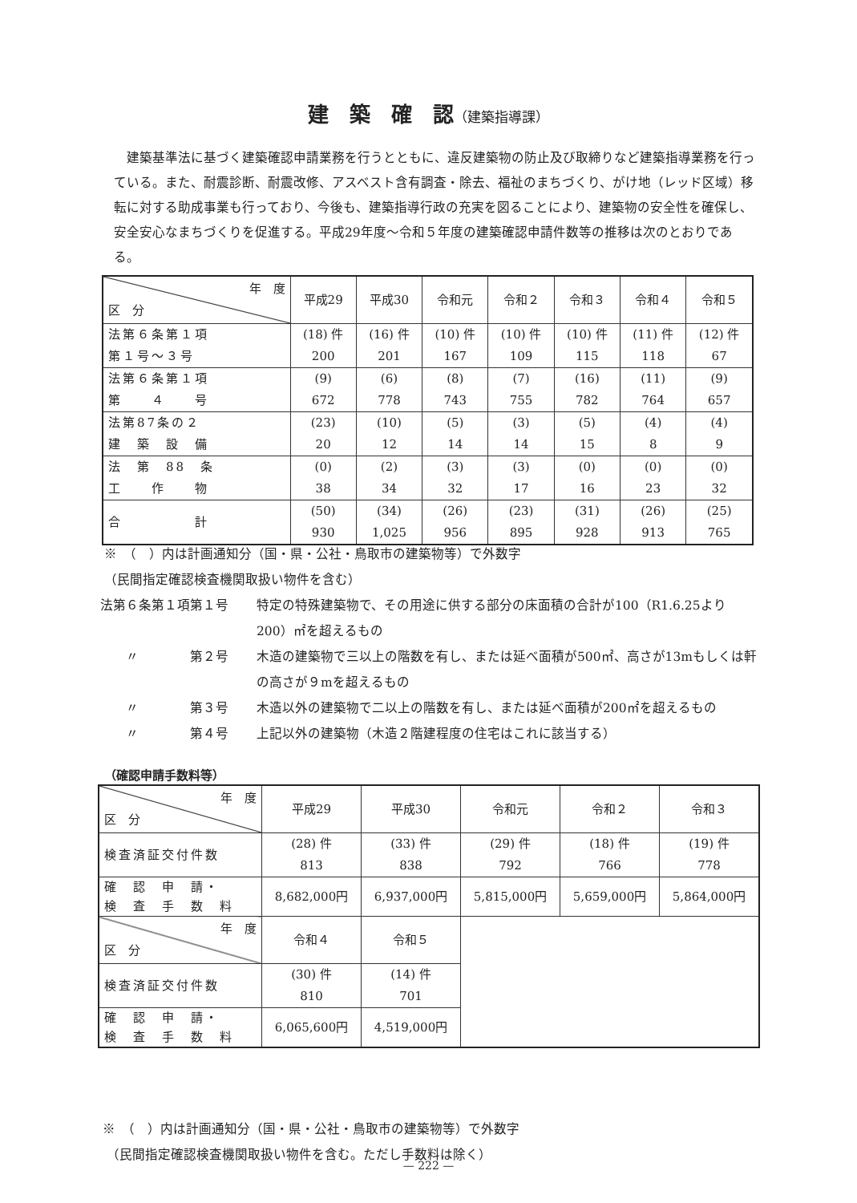建　築　確　認（建築指導課）
建築基準法に基づく建築確認申請業務を行うとともに、違反建築物の防止及び取締りなど建築指導業務を行っている。また、耐震診断、耐震改修、アスベスト含有調査・除去、福祉のまちづくり、がけ地（レッド区域）移転に対する助成事業も行っており、今後も、建築指導行政の充実を図ることにより、建築物の安全性を確保し、安全安心なまちづくりを促進する。平成29年度～令和５年度の建築確認申請件数等の推移は次のとおりである。
| 年 度 区 分 | 平成29 | 平成30 | 令和元 | 令和２ | 令和３ | 令和４ | 令和５ |
| --- | --- | --- | --- | --- | --- | --- | --- |
| 法第６条第１項 第１号～３号 | (18) 件 200 | (16) 件 201 | (10) 件 167 | (10) 件 109 | (10) 件 115 | (11) 件 118 | (12) 件 67 |
| 法第６条第１項 第 ４ 号 | (9) 672 | (6) 778 | (8) 743 | (7) 755 | (16) 782 | (11) 764 | (9) 657 |
| 法第87条の２ 建 築 設 備 | (23) 20 | (10) 12 | (5) 14 | (3) 14 | (5) 15 | (4) 8 | (4) 9 |
| 法 第 88 条 工 作 物 | (0) 38 | (2) 34 | (3) 32 | (3) 17 | (0) 16 | (0) 23 | (0) 32 |
| 合 計 | (50) 930 | (34) 1,025 | (26) 956 | (23) 895 | (31) 928 | (26) 913 | (25) 765 |
※　（　）内は計画通知分（国・県・公社・鳥取市の建築物等）で外数字
（民間指定確認検査機関取扱い物件を含む）
法第６条第１項第１号 特定の特殊建築物で、その用途に供する部分の床面積の合計が100（R1.6.25より200）㎡を超えるもの
　　〃　　　　第２号 木造の建築物で三以上の階数を有し、または延べ面積が500㎡、高さが13mもしくは軒の高さが９mを超えるもの
　　〃　　　　第３号 木造以外の建築物で二以上の階数を有し、または延べ面積が200㎡を超えるもの
　　〃　　　　第４号 上記以外の建築物（木造２階建程度の住宅はこれに該当する）
（確認申請手数料等）
| 年 度 区 分 | 平成29 | 平成30 | 令和元 | 令和２ | 令和３ |
| --- | --- | --- | --- | --- | --- |
| 検査済証交付件数 | (28) 件 813 | (33) 件 838 | (29) 件 792 | (18) 件 766 | (19) 件 778 |
| 確 認 申 請・ 検 査 手 数 料 | 8,682,000円 | 6,937,000円 | 5,815,000円 | 5,659,000円 | 5,864,000円 |
| 年 度 区 分 | 令和４ | 令和５ | | | |
| 検査済証交付件数 | (30) 件 810 | (14) 件 701 | | | |
| 確 認 申 請・ 検 査 手 数 料 | 6,065,600円 | 4,519,000円 | | | |
※　（　）内は計画通知分（国・県・公社・鳥取市の建築物等）で外数字
（民間指定確認検査機関取扱い物件を含む。ただし手数料は除く）
— 222 —